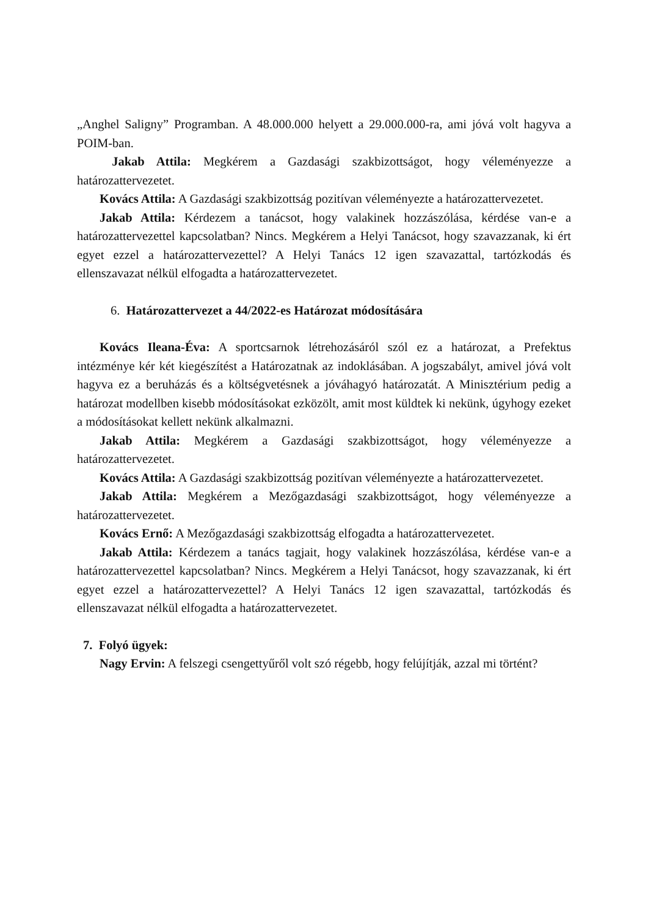„Anghel Saligny” Programban. A 48.000.000 helyett a 29.000.000-ra, ami jóvá volt hagyva a POIM-ban.
Jakab Attila: Megkérem a Gazdasági szakbizottságot, hogy véleményezze a határozattervezetet.
Kovács Attila: A Gazdasági szakbizottság pozitívan véleményezte a határozattervezetet.
Jakab Attila: Kérdezem a tanácsot, hogy valakinek hozzászólása, kérdése van-e a határozattervezettel kapcsolatban? Nincs. Megkérem a Helyi Tanácsot, hogy szavazzanak, ki ért egyet ezzel a határozattervezettel? A Helyi Tanács 12 igen szavazattal, tartózkodás és ellenszavazat nélkül elfogadta a határozattervezetet.
6. Határozattervezet a 44/2022-es Határozat módosítására
Kovács Ileana-Éva: A sportcsarnok létrehozásáról szól ez a határozat, a Prefektus intézménye kér két kiegészítést a Határozatnak az indoklásában. A jogszabályt, amivel jóvá volt hagyva ez a beruházás és a költségvetésnek a jóváhagyó határozatát. A Minisztérium pedig a határozat modellben kisebb módosításokat ezközölt, amit most küldtek ki nekünk, úgyhogy ezeket a módosításokat kellett nekünk alkalmazni.
Jakab Attila: Megkérem a Gazdasági szakbizottságot, hogy véleményezze a határozattervezetet.
Kovács Attila: A Gazdasági szakbizottság pozitívan véleményezte a határozattervezetet.
Jakab Attila: Megkérem a Mezőgazdasági szakbizottságot, hogy véleményezze a határozattervezetet.
Kovács Ernő: A Mezőgazdasági szakbizottság elfogadta a határozattervezetet.
Jakab Attila: Kérdezem a tanács tagjait, hogy valakinek hozzászólása, kérdése van-e a határozattervezettel kapcsolatban? Nincs. Megkérem a Helyi Tanácsot, hogy szavazzanak, ki ért egyet ezzel a határozattervezettel? A Helyi Tanács 12 igen szavazattal, tartózkodás és ellenszavazat nélkül elfogadta a határozattervezetet.
7. Folyó ügyek:
Nagy Ervin: A felszegi csengettyűről volt szó régebb, hogy felújítják, azzal mi történt?